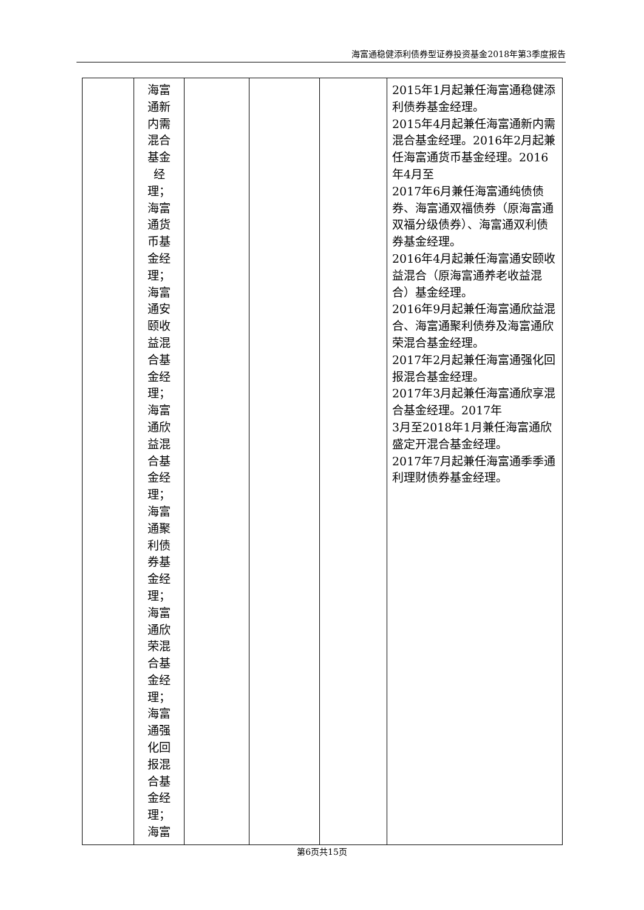海富通稳健添利债券型证券投资基金2018年第3季度报告
| | 海富 通新 内需 混合 基金 经理； 海富 通货 币基 金经 理； 海富 通安 颐收 益混 合基 金经 理； 海富 通欣 益混 合基 金经 理； 海富 通聚 利债 券基 金经 理； 海富 通欣 荣混 合基 金经 理； 海富 通强 化回 报混 合基 金经 理； 海富 | | | | 2015年1月起兼任海富通稳健添利债券基金经理。 2015年4月起兼任海富通新内需混合基金经理。2016年2月起兼任海富通货币基金经理。2016年4月至 2017年6月兼任海富通纯债债券、海富通双福债券（原海富通双福分级债券）、海富通双利债券基金经理。 2016年4月起兼任海富通安颐收益混合（原海富通养老收益混合）基金经理。 2016年9月起兼任海富通欣益混合、海富通聚利债券及海富通欣荣混合基金经理。 2017年2月起兼任海富通强化回报混合基金经理。 2017年3月起兼任海富通欣享混合基金经理。2017年 3月至2018年1月兼任海富通欣盛定开混合基金经理。 2017年7月起兼任海富通季季通利理财债券基金经理。 |
第6页共15页